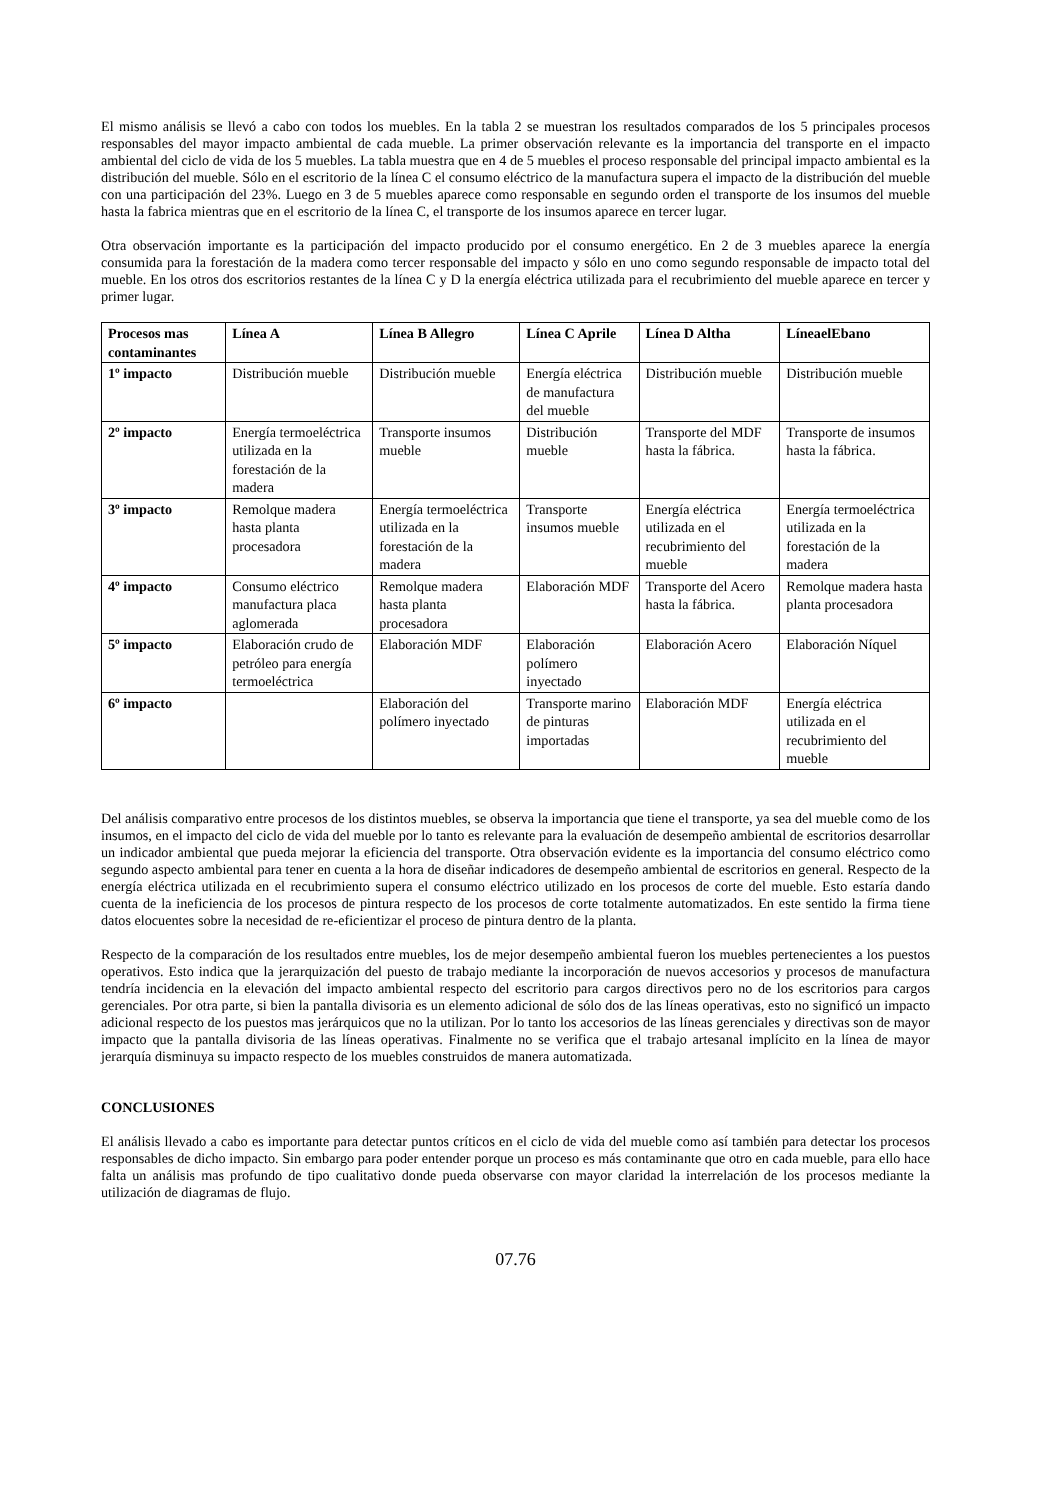El mismo análisis se llevó a cabo con todos los muebles. En la tabla 2 se muestran los resultados comparados de los 5 principales procesos responsables del mayor impacto ambiental de cada mueble. La primer observación relevante es la importancia del transporte en el impacto ambiental del ciclo de vida de los 5 muebles. La tabla muestra que en 4 de 5 muebles el proceso responsable del principal impacto ambiental es la distribución del mueble. Sólo en el escritorio de la línea C el consumo eléctrico de la manufactura supera el impacto de la distribución del mueble con una participación del 23%. Luego en 3 de 5 muebles aparece como responsable en segundo orden el transporte de los insumos del mueble hasta la fabrica mientras que en el escritorio de la línea C, el transporte de los insumos aparece en tercer lugar.
Otra observación importante es la participación del impacto producido por el consumo energético. En 2 de 3 muebles aparece la energía consumida para la forestación de la madera como tercer responsable del impacto y sólo en uno como segundo responsable de impacto total del mueble. En los otros dos escritorios restantes de la línea C y D la energía eléctrica utilizada para el recubrimiento del mueble aparece en tercer y primer lugar.
| Procesos mas contaminantes | Línea A | Línea B Allegro | Línea C Aprile | Línea D Altha | LíneaelEbano |
| --- | --- | --- | --- | --- | --- |
| 1º impacto | Distribución mueble | Distribución mueble | Energía eléctrica de manufactura del mueble | Distribución mueble | Distribución mueble |
| 2º impacto | Energía termoeléctrica utilizada en la forestación de la madera | Transporte insumos mueble | Distribución mueble | Transporte del MDF hasta la fábrica. | Transporte de insumos hasta la fábrica. |
| 3º impacto | Remolque madera hasta planta procesadora | Energía termoeléctrica utilizada en la forestación de la madera | Transporte insumos mueble | Energía eléctrica utilizada en el recubrimiento del mueble | Energía termoeléctrica utilizada en la forestación de la madera |
| 4º impacto | Consumo eléctrico manufactura placa aglomerada | Remolque madera hasta planta procesadora | Elaboración MDF | Transporte del Acero hasta la fábrica. | Remolque madera hasta planta procesadora |
| 5º impacto | Elaboración crudo de petróleo para energía termoeléctrica | Elaboración MDF | Elaboración polímero inyectado | Elaboración Acero | Elaboración Níquel |
| 6º impacto | | Elaboración del polímero inyectado | Transporte marino de pinturas importadas | Elaboración MDF | Energía eléctrica utilizada en el recubrimiento del mueble |
Del análisis comparativo entre procesos de los distintos muebles, se observa la importancia que tiene el transporte, ya sea del mueble como de los insumos, en el impacto del ciclo de vida del mueble por lo tanto es relevante para la evaluación de desempeño ambiental de escritorios desarrollar un indicador ambiental que pueda mejorar la eficiencia del transporte. Otra observación evidente es la importancia del consumo eléctrico como segundo aspecto ambiental para tener en cuenta a la hora de diseñar indicadores de desempeño ambiental de escritorios en general. Respecto de la energía eléctrica utilizada en el recubrimiento supera el consumo eléctrico utilizado en los procesos de corte del mueble. Esto estaría dando cuenta de la ineficiencia de los procesos de pintura respecto de los procesos de corte totalmente automatizados. En este sentido la firma tiene datos elocuentes sobre la necesidad de re-eficientizar el proceso de pintura dentro de la planta.
Respecto de la comparación de los resultados entre muebles, los de mejor desempeño ambiental fueron los muebles pertenecientes a los puestos operativos. Esto indica que la jerarquización del puesto de trabajo mediante la incorporación de nuevos accesorios y procesos de manufactura tendría incidencia en la elevación del impacto ambiental respecto del escritorio para cargos directivos pero no de los escritorios para cargos gerenciales. Por otra parte, si bien la pantalla divisoria es un elemento adicional de sólo dos de las líneas operativas, esto no significó un impacto adicional respecto de los puestos mas jerárquicos que no la utilizan. Por lo tanto los accesorios de las líneas gerenciales y directivas son de mayor impacto que la pantalla divisoria de las líneas operativas. Finalmente no se verifica que el trabajo artesanal implícito en la línea de mayor jerarquía disminuya su impacto respecto de los muebles construidos de manera automatizada.
CONCLUSIONES
El análisis llevado a cabo es importante para detectar puntos críticos en el ciclo de vida del mueble como así también para detectar los procesos responsables de dicho impacto. Sin embargo para poder entender porque un proceso es más contaminante que otro en cada mueble, para ello hace falta un análisis mas profundo de tipo cualitativo donde pueda observarse con mayor claridad la interrelación de los procesos mediante la utilización de diagramas de flujo.
07.76